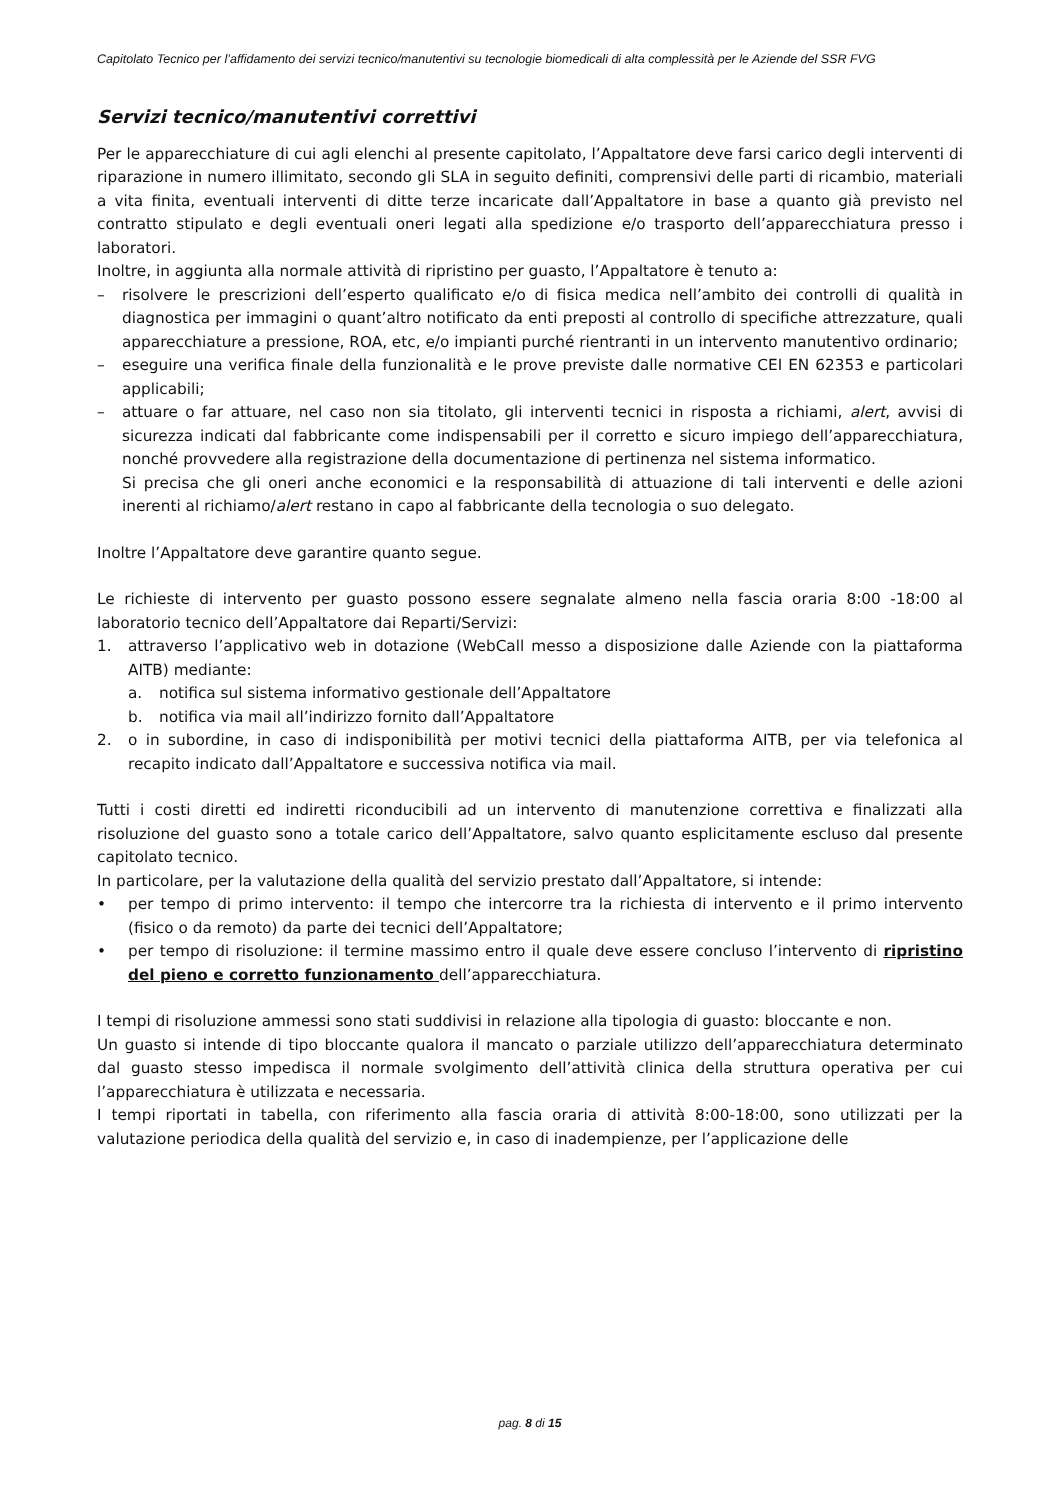Capitolato Tecnico per l’affidamento dei servizi tecnico/manutentivi su tecnologie biomedicali di alta complessità per le Aziende del SSR FVG
Servizi tecnico/manutentivi correttivi
Per le apparecchiature di cui agli elenchi al presente capitolato, l’Appaltatore deve farsi carico degli interventi di riparazione in numero illimitato, secondo gli SLA in seguito definiti, comprensivi delle parti di ricambio, materiali a vita finita, eventuali interventi di ditte terze incaricate dall’Appaltatore in base a quanto già previsto nel contratto stipulato e degli eventuali oneri legati alla spedizione e/o trasporto dell’apparecchiatura presso i laboratori.
Inoltre, in aggiunta alla normale attività di ripristino per guasto, l’Appaltatore è tenuto a:
– risolvere le prescrizioni dell’esperto qualificato e/o di fisica medica nell’ambito dei controlli di qualità in diagnostica per immagini o quant’altro notificato da enti preposti al controllo di specifiche attrezzature, quali apparecchiature a pressione, ROA, etc, e/o impianti purché rientranti in un intervento manutentivo ordinario;
– eseguire una verifica finale della funzionalità e le prove previste dalle normative CEI EN 62353 e particolari applicabili;
– attuare o far attuare, nel caso non sia titolato, gli interventi tecnici in risposta a richiami, alert, avvisi di sicurezza indicati dal fabbricante come indispensabili per il corretto e sicuro impiego dell’apparecchiatura, nonché provvedere alla registrazione della documentazione di pertinenza nel sistema informatico.
Si precisa che gli oneri anche economici e la responsabilità di attuazione di tali interventi e delle azioni inerenti al richiamo/alert restano in capo al fabbricante della tecnologia o suo delegato.
Inoltre l’Appaltatore deve garantire quanto segue.
Le richieste di intervento per guasto possono essere segnalate almeno nella fascia oraria 8:00 -18:00 al laboratorio tecnico dell’Appaltatore dai Reparti/Servizi:
1. attraverso l’applicativo web in dotazione (WebCall messo a disposizione dalle Aziende con la piattaforma AITB) mediante:
a. notifica sul sistema informativo gestionale dell’Appaltatore
b. notifica via mail all’indirizzo fornito dall’Appaltatore
2. o in subordine, in caso di indisponibilità per motivi tecnici della piattaforma AITB, per via telefonica al recapito indicato dall’Appaltatore e successiva notifica via mail.
Tutti i costi diretti ed indiretti riconducibili ad un intervento di manutenzione correttiva e finalizzati alla risoluzione del guasto sono a totale carico dell’Appaltatore, salvo quanto esplicitamente escluso dal presente capitolato tecnico.
In particolare, per la valutazione della qualità del servizio prestato dall’Appaltatore, si intende:
• per tempo di primo intervento: il tempo che intercorre tra la richiesta di intervento e il primo intervento (fisico o da remoto) da parte dei tecnici dell’Appaltatore;
• per tempo di risoluzione: il termine massimo entro il quale deve essere concluso l’intervento di ripristino del pieno e corretto funzionamento dell’apparecchiatura.
I tempi di risoluzione ammessi sono stati suddivisi in relazione alla tipologia di guasto: bloccante e non.
Un guasto si intende di tipo bloccante qualora il mancato o parziale utilizzo dell’apparecchiatura determinato dal guasto stesso impedisca il normale svolgimento dell’attività clinica della struttura operativa per cui l’apparecchiatura è utilizzata e necessaria.
I tempi riportati in tabella, con riferimento alla fascia oraria di attività 8:00-18:00, sono utilizzati per la valutazione periodica della qualità del servizio e, in caso di inadempienze, per l’applicazione delle
pag. 8 di 15